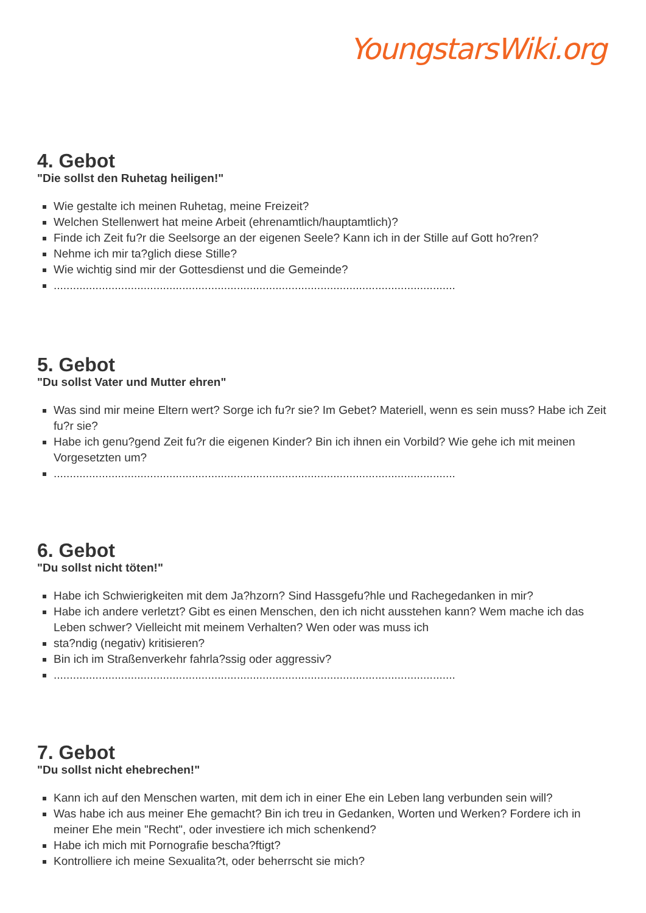YoungstarsWiki.org
4. Gebot
"Die sollst den Ruhetag heiligen!"
Wie gestalte ich meinen Ruhetag, meine Freizeit?
Welchen Stellenwert hat meine Arbeit (ehrenamtlich/hauptamtlich)?
Finde ich Zeit fu?r die Seelsorge an der eigenen Seele? Kann ich in der Stille auf Gott ho?ren?
Nehme ich mir ta?glich diese Stille?
Wie wichtig sind mir der Gottesdienst und die Gemeinde?
.............................................................................................................................
5. Gebot
"Du sollst Vater und Mutter ehren"
Was sind mir meine Eltern wert? Sorge ich fu?r sie? Im Gebet? Materiell, wenn es sein muss? Habe ich Zeit fu?r sie?
Habe ich genu?gend Zeit fu?r die eigenen Kinder? Bin ich ihnen ein Vorbild? Wie gehe ich mit meinen Vorgesetzten um?
.............................................................................................................................
6. Gebot
"Du sollst nicht töten!"
Habe ich Schwierigkeiten mit dem Ja?hzorn? Sind Hassgefu?hle und Rachegedanken in mir?
Habe ich andere verletzt? Gibt es einen Menschen, den ich nicht ausstehen kann? Wem mache ich das Leben schwer? Vielleicht mit meinem Verhalten? Wen oder was muss ich
sta?ndig (negativ) kritisieren?
Bin ich im Straßenverkehr fahrla?ssig oder aggressiv?
.............................................................................................................................
7. Gebot
"Du sollst nicht ehebrechen!"
Kann ich auf den Menschen warten, mit dem ich in einer Ehe ein Leben lang verbunden sein will?
Was habe ich aus meiner Ehe gemacht? Bin ich treu in Gedanken, Worten und Werken? Fordere ich in meiner Ehe mein "Recht", oder investiere ich mich schenkend?
Habe ich mich mit Pornografie bescha?ftigt?
Kontrolliere ich meine Sexualita?t, oder beherrscht sie mich?